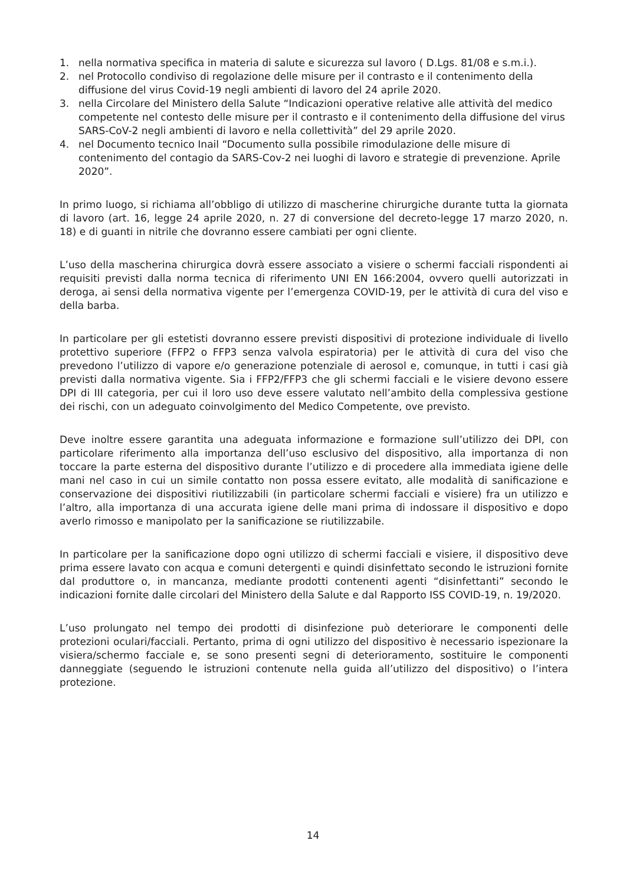1. nella normativa specifica in materia di salute e sicurezza sul lavoro ( D.Lgs. 81/08 e s.m.i.).
2. nel Protocollo condiviso di regolazione delle misure per il contrasto e il contenimento della diffusione del virus Covid-19 negli ambienti di lavoro del 24 aprile 2020.
3. nella Circolare del Ministero della Salute “Indicazioni operative relative alle attività del medico competente nel contesto delle misure per il contrasto e il contenimento della diffusione del virus SARS-CoV-2 negli ambienti di lavoro e nella collettività” del 29 aprile 2020.
4. nel Documento tecnico Inail “Documento sulla possibile rimodulazione delle misure di contenimento del contagio da SARS-Cov-2 nei luoghi di lavoro e strategie di prevenzione. Aprile 2020”.
In primo luogo, si richiama all’obbligo di utilizzo di mascherine chirurgiche durante tutta la giornata di lavoro (art. 16, legge 24 aprile 2020, n. 27 di conversione del decreto-legge 17 marzo 2020, n. 18) e di guanti in nitrile che dovranno essere cambiati per ogni cliente.
L’uso della mascherina chirurgica dovrà essere associato a visiere o schermi facciali rispondenti ai requisiti previsti dalla norma tecnica di riferimento UNI EN 166:2004, ovvero quelli autorizzati in deroga, ai sensi della normativa vigente per l’emergenza COVID-19, per le attività di cura del viso e della barba.
In particolare per gli estetisti dovranno essere previsti dispositivi di protezione individuale di livello protettivo superiore (FFP2 o FFP3 senza valvola espiratoria) per le attività di cura del viso che prevedono l’utilizzo di vapore e/o generazione potenziale di aerosol e, comunque, in tutti i casi già previsti dalla normativa vigente. Sia i FFP2/FFP3 che gli schermi facciali e le visiere devono essere DPI di III categoria, per cui il loro uso deve essere valutato nell’ambito della complessiva gestione dei rischi, con un adeguato coinvolgimento del Medico Competente, ove previsto.
Deve inoltre essere garantita una adeguata informazione e formazione sull’utilizzo dei DPI, con particolare riferimento alla importanza dell’uso esclusivo del dispositivo, alla importanza di non toccare la parte esterna del dispositivo durante l’utilizzo e di procedere alla immediata igiene delle mani nel caso in cui un simile contatto non possa essere evitato, alle modalità di sanificazione e conservazione dei dispositivi riutilizzabili (in particolare schermi facciali e visiere) fra un utilizzo e l’altro, alla importanza di una accurata igiene delle mani prima di indossare il dispositivo e dopo averlo rimosso e manipolato per la sanificazione se riutilizzabile.
In particolare per la sanificazione dopo ogni utilizzo di schermi facciali e visiere, il dispositivo deve prima essere lavato con acqua e comuni detergenti e quindi disinfettato secondo le istruzioni fornite dal produttore o, in mancanza, mediante prodotti contenenti agenti “disinfettanti” secondo le indicazioni fornite dalle circolari del Ministero della Salute e dal Rapporto ISS COVID-19, n. 19/2020.
L’uso prolungato nel tempo dei prodotti di disinfezione può deteriorare le componenti delle protezioni oculari/facciali. Pertanto, prima di ogni utilizzo del dispositivo è necessario ispezionare la visiera/schermo facciale e, se sono presenti segni di deterioramento, sostituire le componenti danneggiate (seguendo le istruzioni contenute nella guida all’utilizzo del dispositivo) o l’intera protezione.
14